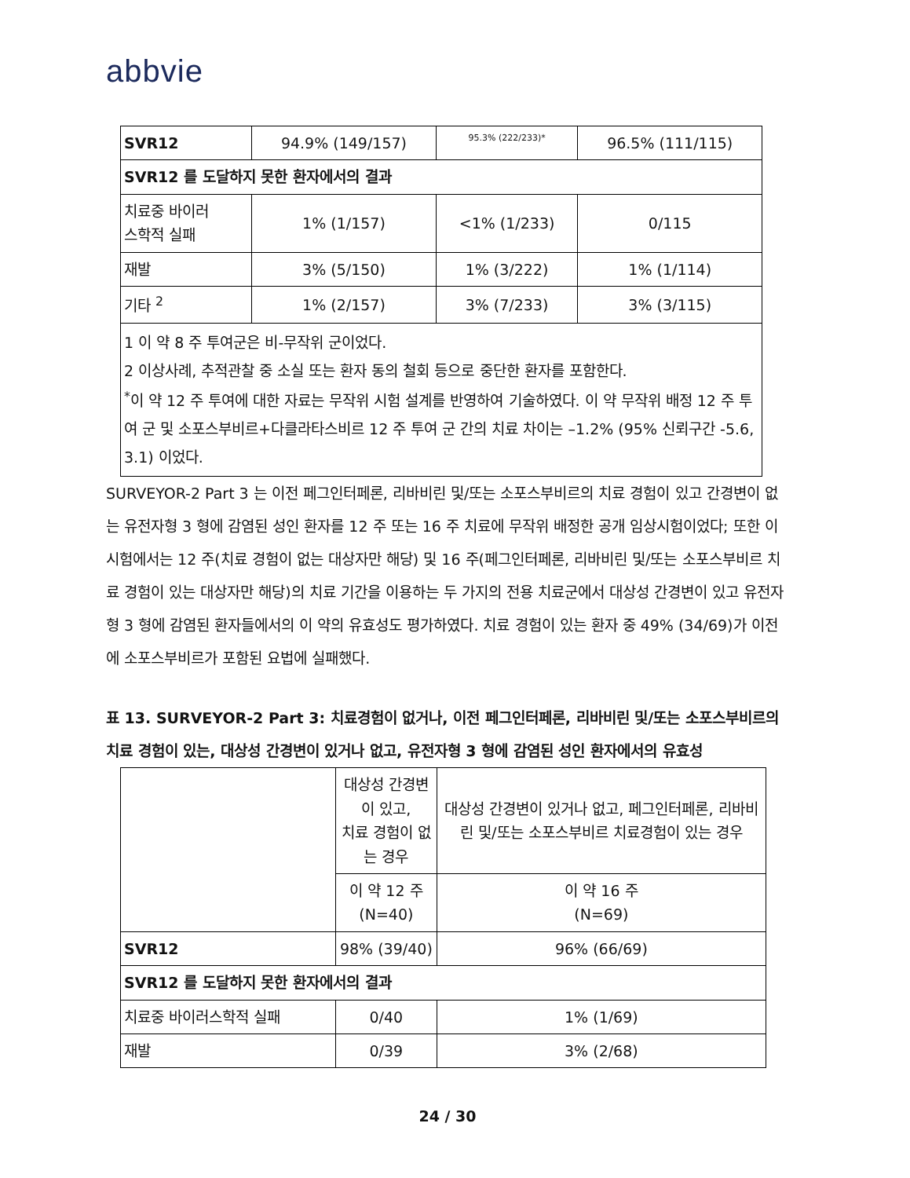abbvie
| SVR12 | 94.9% (149/157) | 95.3% (222/233)* | 96.5% (111/115) |
| SVR12 를 도달하지 못한 환자에서의 결과 | | | |
| 치료중 바이러 스학적 실패 | 1% (1/157) | <1% (1/233) | 0/115 |
| 재발 | 3% (5/150) | 1% (3/222) | 1% (1/114) |
| 기타 <sup>2</sup> | 1% (2/157) | 3% (7/233) | 3% (3/115) |
| 1 이 약 8 주 투여군은 비-무작위 군이었다. 2 이상사례, 추적관찰 중 소실 또는 환자 동의 철회 등으로 중단한 환자를 포함한다. <sup>*</sup> 이 약 12 주 투여에 대한 자료는 무작위 시험 설계를 반영하여 기술하였다. 이 약 무작위 배정 12 주 투여 군 및 소포스부비르+다클라타스비르 12 주 투여 군 간의 치료 차이는 –1.2% (95% 신뢰구간 -5.6, 3.1) 이었다. | | | |
SURVEYOR-2 Part 3 는 이전 페그인터페론, 리바비린 및/또는 소포스부비르의 치료 경험이 있고 간경변이 없는 유전자형 3 형에 감염된 성인 환자를 12 주 또는 16 주 치료에 무작위 배정한 공개 임상시험이었다; 또한 이 시험에서는 12 주(치료 경험이 없는 대상자만 해당) 및 16 주(페그인터페론, 리바비린 및/또는 소포스부비르 치료 경험이 있는 대상자만 해당)의 치료 기간을 이용하는 두 가지의 전용 치료군에서 대상성 간경변이 있고 유전자형 3 형에 감염된 환자들에서의 이 약의 유효성도 평가하였다. 치료 경험이 있는 환자 중 49% (34/69)가 이전에 소포스부비르가 포함된 요법에 실패했다.
표 13. SURVEYOR-2 Part 3: 치료경험이 없거나, 이전 페그인터페론, 리바비린 및/또는 소포스부비르의 치료 경험이 있는, 대상성 간경변이 있거나 없고, 유전자형 3 형에 감염된 성인 환자에서의 유효성
| | 대상성 간경변이 있고, 치료 경험이 없는 경우 | 대상성 간경변이 있거나 없고, 페그인터페론, 리바비린 및/또는 소포스부비르 치료경험이 있는 경우 |
| | 이 약 12 주 (N=40) | 이 약 16 주 (N=69) |
| SVR12 | 98% (39/40) | 96% (66/69) |
| SVR12 를 도달하지 못한 환자에서의 결과 | | |
| 치료중 바이러스학적 실패 | 0/40 | 1% (1/69) |
| 재발 | 0/39 | 3% (2/68) |
24 / 30